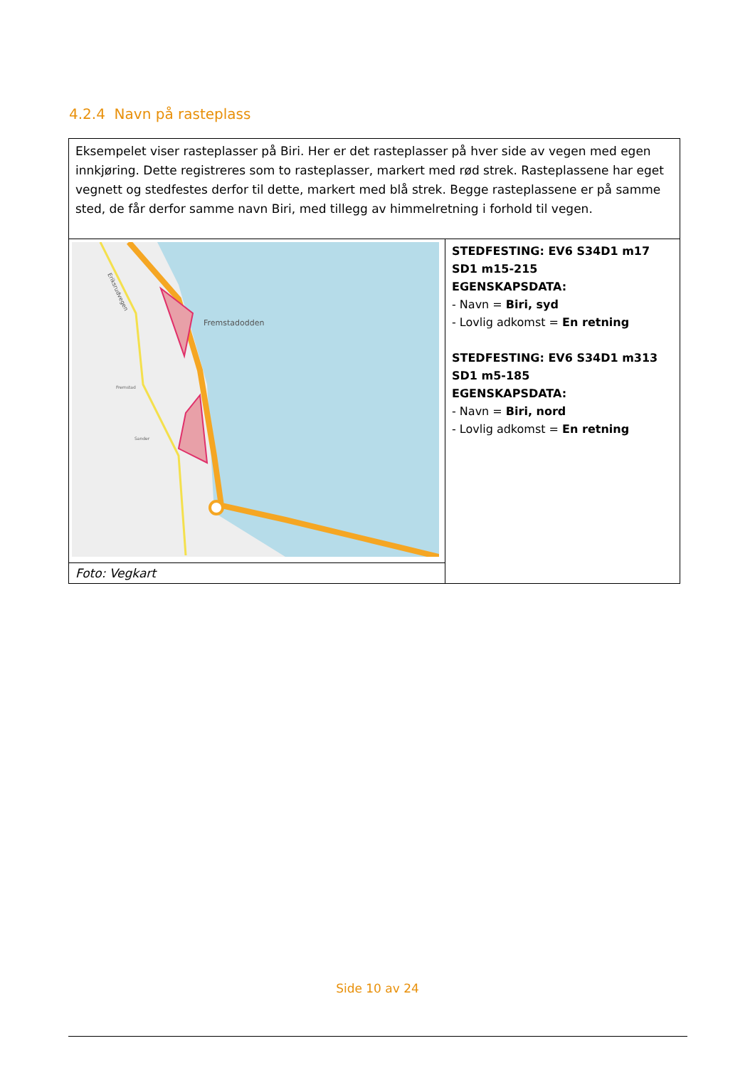4.2.4 Navn på rasteplass
| Eksempelet viser rasteplasser på Biri. Her er det rasteplasser på hver side av vegen med egen innkjøring. Dette registreres som to rasteplasser, markert med rød strek. Rasteplassene har eget vegnett og stedfestes derfor til dette, markert med blå strek. Begge rasteplassene er på samme sted, de får derfor samme navn Biri, med tillegg av himmelretning i forhold til vegen. | |
| Fremstadodden Fremstad Sander Eriksrudvegen | STEDFESTING: EV6 S34D1 m17 SD1 m15-215 EGENSKAPSDATA: - Navn = Biri, syd - Lovlig adkomst = En retning STEDFESTING: EV6 S34D1 m313 SD1 m5-185 EGENSKAPSDATA: - Navn = Biri, nord - Lovlig adkomst = En retning |
| Foto: Vegkart | |
Side 10 av 24